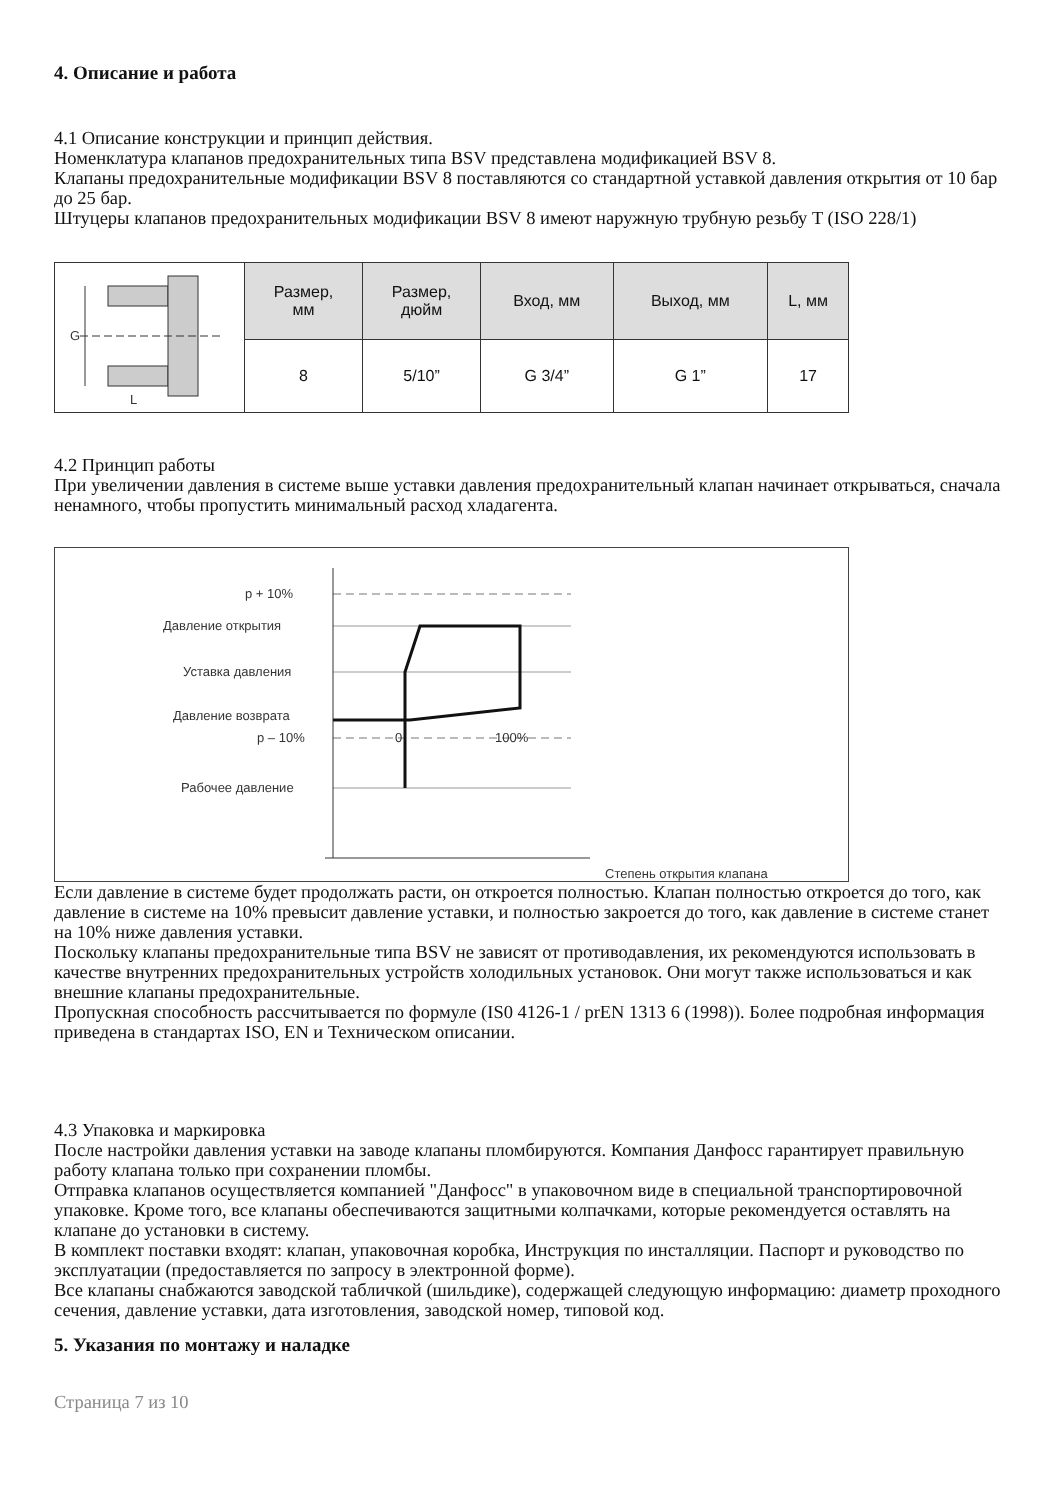4. Описание и работа
4.1 Описание конструкции и принцип действия.
Номенклатура клапанов предохранительных типа BSV представлена модификацией BSV 8.
Клапаны предохранительные модификации BSV 8 поставляются со стандартной уставкой давления открытия от 10 бар до 25 бар.
Штуцеры клапанов предохранительных модификации BSV 8 имеют наружную трубную резьбу T (ISO 228/1)
| G L | Размер, мм | Размер, дюйм | Вход, мм | Выход, мм | L, мм |
| | 8 | 5/10” | G 3/4” | G 1” | 17 |
4.2 Принцип работы
При увеличении давления в системе выше уставки давления предохранительный клапан начинает открываться, сначала ненамного, чтобы пропустить минимальный расход хладагента.
p + 10%
Давление открытия
Уставка давления
Давление возврата
p – 10%
Рабочее давление
0
100%
Степень открытия клапана
Если давление в системе будет продолжать расти, он откроется полностью. Клапан полностью откроется до того, как давление в системе на 10% превысит давление уставки, и полностью закроется до того, как давление в системе станет на 10% ниже давления уставки.
Поскольку клапаны предохранительные типа BSV не зависят от противодавления, их рекомендуются использовать в качестве внутренних предохранительных устройств холодильных установок. Они могут также использоваться и как внешние клапаны предохранительные.
Пропускная способность рассчитывается по формуле (IS0 4126-1 / prEN 1313 6 (1998)). Более подробная информация приведена в стандартах ISO, EN и Техническом описании.
4.3 Упаковка и маркировка
После настройки давления уставки на заводе клапаны пломбируются. Компания Данфосс гарантирует правильную работу клапана только при сохранении пломбы.
Отправка клапанов осуществляется компанией "Данфосс" в упаковочном виде в специальной транспортировочной упаковке. Кроме того, все клапаны обеспечиваются защитными колпачками, которые рекомендуется оставлять на клапане до установки в систему.
В комплект поставки входят: клапан, упаковочная коробка, Инструкция по инсталляции. Паспорт и руководство по эксплуатации (предоставляется по запросу в электронной форме).
Все клапаны снабжаются заводской табличкой (шильдике), содержащей следующую информацию: диаметр проходного сечения, давление уставки, дата изготовления, заводской номер, типовой код.
5. Указания по монтажу и наладке
Страница 7 из 10